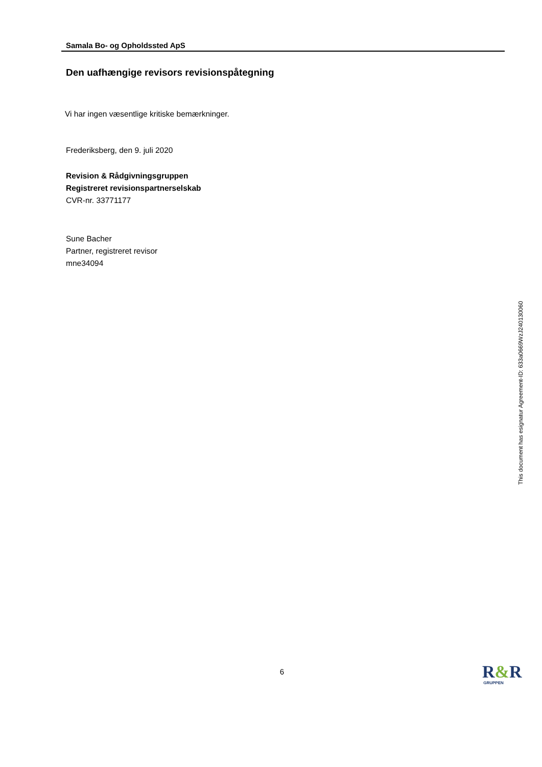Samala Bo- og Opholdssted ApS
Den uafhængige revisors revisionspåtegning
Vi har ingen væsentlige kritiske bemærkninger.
Frederiksberg, den 9. juli 2020
Revision & Rådgivningsgruppen
Registreret revisionspartnerselskab
CVR-nr. 33771177
Sune Bacher
Partner, registreret revisor
mne34094
6
R&R
GRUPPEN
This document has esignatur Agreement-ID: 633a0669WzJ240130060